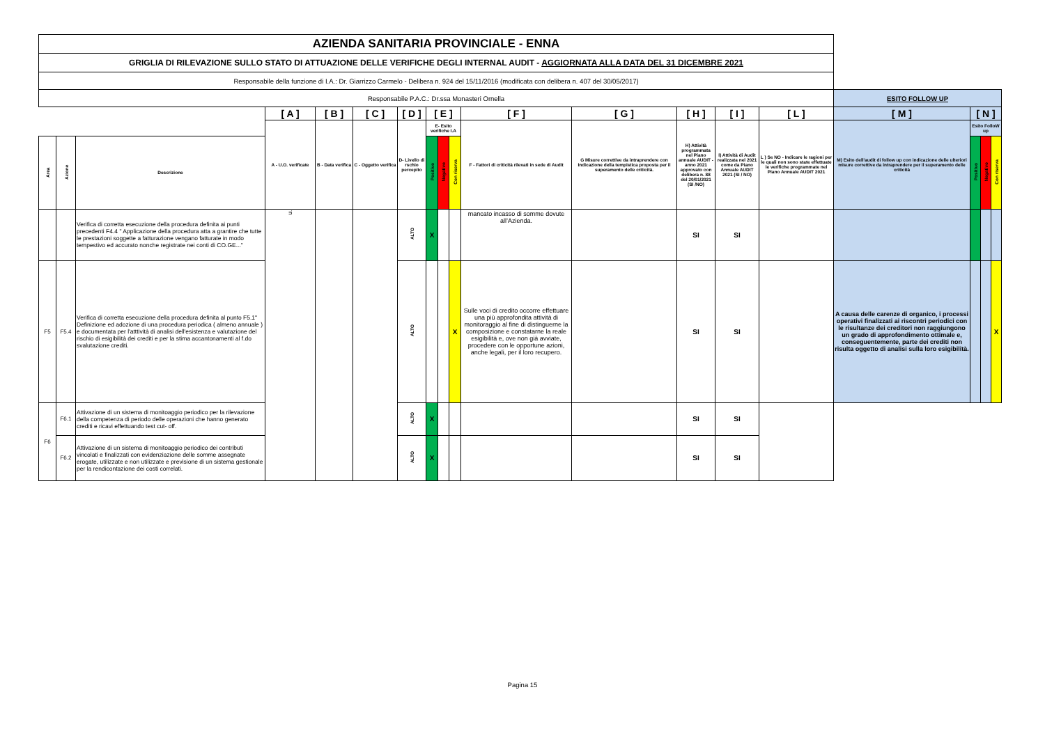| AZIENDA SANITARIA PROVINCIALE - ENNA | | | | | | | | | | | | | | | | | | |
| GRIGLIA DI RILEVAZIONE SULLO STATO DI ATTUAZIONE DELLE VERIFICHE DEGLI INTERNAL AUDIT - AGGIORNATA ALLA DATA DEL 31 DICEMBRE 2021 | | | | | | | | | | | | | | | | | | |
| Responsabile della funzione di I.A.: Dr. Giarrizzo Carmelo - Delibera n. 924 del 15/11/2016 (modificata con delibera n. 407 del 30/05/2017) | | | | | | | | | | | | | | | | | | |
| Responsabile P.A.C.: Dr.ssa Monasteri Ornella | | | | | | | | | | | | | | | ESITO FOLLOW UP | | | |
| | | | [ A ] | [ B ] | [ C ] | [ D ] | [ E ] | | | [ F ] | [ G ] | [ H ] | [ I ] | [ L ] | [ M ] | [ N ] | | |
| | | | A - U.O. verificate | B - Data verifica | C - Oggetto verifica | D- Livello di rschio percepito | E- Esito verifiche I.A | | | F - Fattori di criticità rilevati in sede di Audit | G Misure correttive da intraprendere con Indicazione della tempistica proposta per il superamento delle criticità. | H) Attività programmata nel Piano annuale AUDIT - anno 2021 approvato con delibera n. 88 del 20/01/2021 (SI /NO) | I) Attività di Audit realizzata nel 2021 come da Piano Annuale AUDIT 2021 (SI / NO) | L ) Se NO - Indicare le ragioni per le quali non sono state effettuate le verifiche programmate nel Piano Annuale AUDIT 2021 | M) Esito dell'audit di follow up con indicazione delle ulteriori misure correttive da intraprendere per il superamento delle criticità | Esito FolloW up | | |
| Area | Azione | Descrizione | | | | | Positivo | Negativo | Con riserva | | | | | | | Positivo | Negativo | Con riserva |
| | | Verifica di corretta esecuzione della procedura definita ai punti precedenti F4.4 " Applicazione della procedura atta a grantire che tutte le prestazioni soggette a fatturazione vengano fatturate in modo tempestivo ed accurato nonche registrate nei conti di CO.GE..." | U. | | | ALTO | X | | | mancato incasso di somme dovute all’Azienda. | | SI | SI | | | | | |
| F5 | F5.4 | Verifica di corretta esecuzione della procedura definita al punto F5.1" Definizione ed adozione di una procedura periodica ( almeno annuale ) e documentata per l'atttività di analisi dell'esistenza e valutazione del rischio di esigibilità dei crediti e per la stima accantonamenti al f.do svalutazione crediti. | | | | ALTO | | | X | Sulle voci di credito occorre effettuare una più approfondita attività di monitoraggio al fine di distinguerne la composizione e constatarne la reale esigibilità e, ove non già avviate, procedere con le opportune azioni, anche legali, per il loro recupero. | | SI | SI | | A causa delle carenze di organico, i processi operativi finalizzati ai riscontri periodici con le risultanze dei creditori non raggiungono un grado di approfondimento ottimale e, conseguentemente, parte dei crediti non risulta oggetto di analisi sulla loro esigibilità. | | | X |
| F6 | F6.1 | Attivazione di un sistema di monitoaggio periodico per la rilevazione della competenza di periodo delle operazioni che hanno generato crediti e ricavi effettuando test cut- off. | | | | ALTO | X | | | | | SI | SI | | | | | |
| | F6.2 | Attivazione di un sistema di monitoaggio periodico dei contributi vincolati e finalizzati con evidenziazione delle somme assegnate erogate, utilizzate e non utilizzate e previsione di un sistema gestionale per la rendicontazione dei costi correlati. | | | | ALTO | X | | | | | SI | SI | | | | | |
Pagina 15